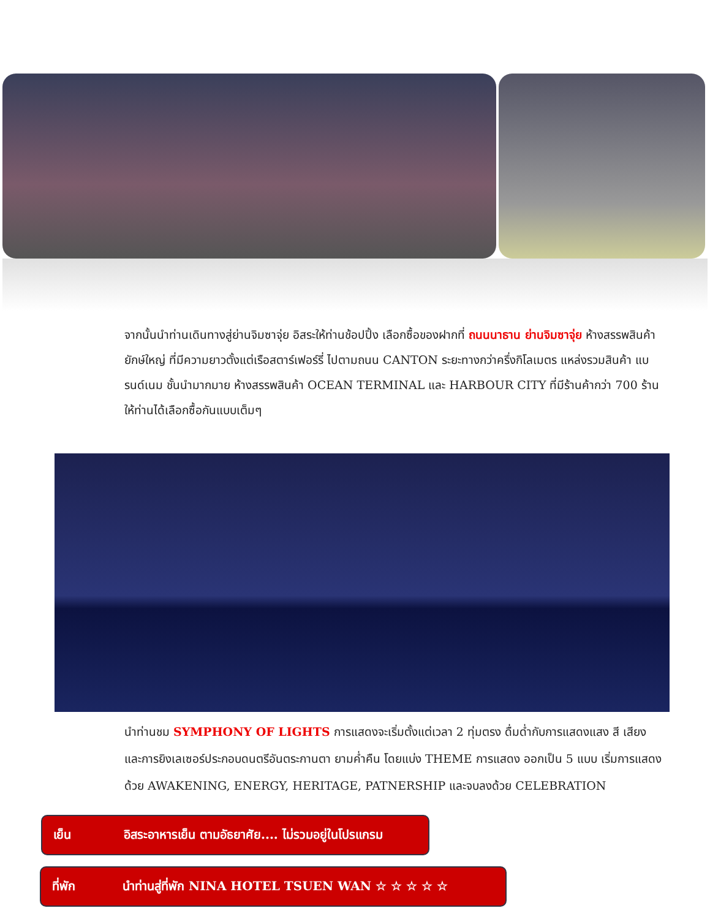จากนั้นนำท่านเดินทางสู่ย่านจิมซาจุ่ย อิสระให้ท่านช้อปปิ้ง เลือกซื้อของฝากที่ ถนนนาธาน ย่านจิมซาจุ่ย ห้างสรรพสินค้ายักษ์ใหญ่ ที่มีความยาวตั้งแต่เรือสตาร์เฟอร์รี่ ไปตามถนน CANTON ระยะทางกว่าครึ่งกิโลเมตร แหล่งรวมสินค้า แบรนด์เนม ชั้นนำมากมาย ห้างสรรพสินค้า OCEAN TERMINAL และ HARBOUR CITY ที่มีร้านค้ากว่า 700 ร้าน ให้ท่านได้เลือกซื้อกันแบบเต็มๆ
นำท่านชม SYMPHONY OF LIGHTS การแสดงจะเริ่มตั้งแต่เวลา 2 ทุ่มตรง ดื่มด่ำกับการแสดงแสง สี เสียง และการยิงเลเซอร์ประกอบดนตรีอันตระกานตา ยามค่ำคืน โดยแบ่ง THEME การแสดง ออกเป็น 5 แบบ เริ่มการแสดงด้วย AWAKENING, ENERGY, HERITAGE, PATNERSHIP และจบลงด้วย CELEBRATION
เย็น อิสระอาหารเย็น ตามอัธยาศัย.... ไม่รวมอยู่ในโปรแกรม
ที่พัก นำท่านสู่ที่พัก NINA HOTEL TSUEN WAN ☆ ☆ ☆ ☆ ☆